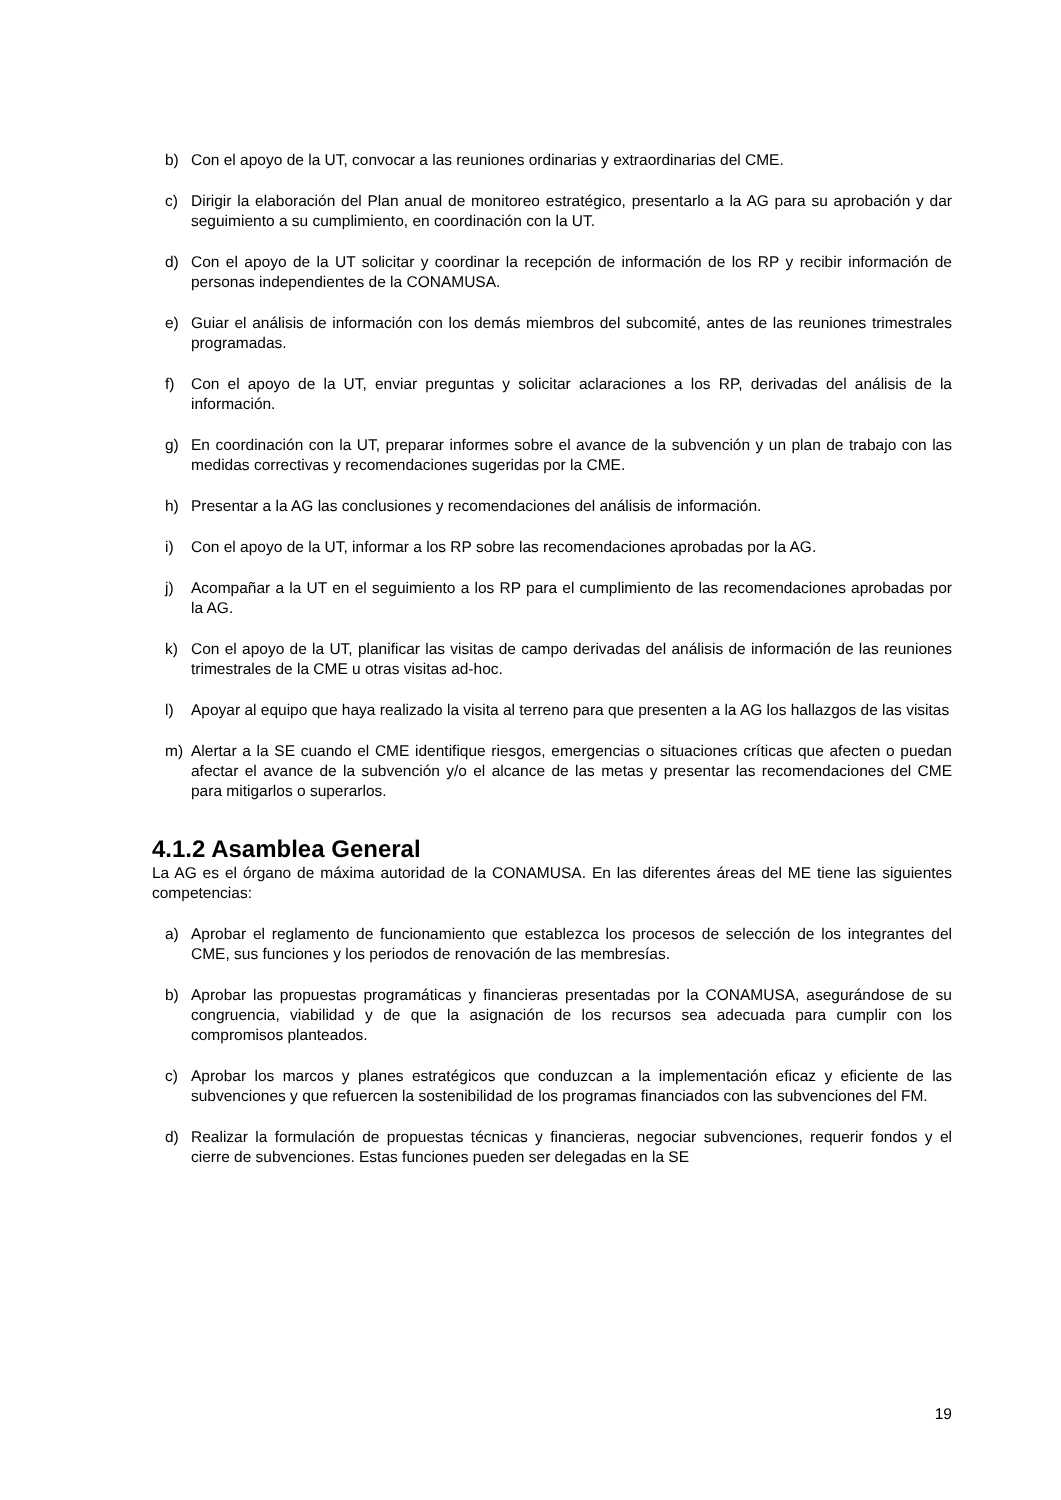b) Con el apoyo de la UT, convocar a las reuniones ordinarias y extraordinarias del CME.
c) Dirigir la elaboración del Plan anual de monitoreo estratégico, presentarlo a la AG para su aprobación y dar seguimiento a su cumplimiento, en coordinación con la UT.
d) Con el apoyo de la UT solicitar y coordinar la recepción de información de los RP y recibir información de personas independientes de la CONAMUSA.
e) Guiar el análisis de información con los demás miembros del subcomité, antes de las reuniones trimestrales programadas.
f) Con el apoyo de la UT, enviar preguntas y solicitar aclaraciones a los RP, derivadas del análisis de la información.
g) En coordinación con la UT, preparar informes sobre el avance de la subvención y un plan de trabajo con las medidas correctivas y recomendaciones sugeridas por la CME.
h) Presentar a la AG las conclusiones y recomendaciones del análisis de información.
i) Con el apoyo de la UT, informar a los RP sobre las recomendaciones aprobadas por la AG.
j) Acompañar a la UT en el seguimiento a los RP para el cumplimiento de las recomendaciones aprobadas por la AG.
k) Con el apoyo de la UT, planificar las visitas de campo derivadas del análisis de información de las reuniones trimestrales de la CME u otras visitas ad-hoc.
l) Apoyar al equipo que haya realizado la visita al terreno para que presenten a la AG los hallazgos de las visitas
m) Alertar a la SE cuando el CME identifique riesgos, emergencias o situaciones críticas que afecten o puedan afectar el avance de la subvención y/o el alcance de las metas y presentar las recomendaciones del CME para mitigarlos o superarlos.
4.1.2 Asamblea General
La AG es el órgano de máxima autoridad de la CONAMUSA. En las diferentes áreas del ME tiene las siguientes competencias:
a) Aprobar el reglamento de funcionamiento que establezca los procesos de selección de los integrantes del CME, sus funciones y los periodos de renovación de las membresías.
b) Aprobar las propuestas programáticas y financieras presentadas por la CONAMUSA, asegurándose de su congruencia, viabilidad y de que la asignación de los recursos sea adecuada para cumplir con los compromisos planteados.
c) Aprobar los marcos y planes estratégicos que conduzcan a la implementación eficaz y eficiente de las subvenciones y que refuercen la sostenibilidad de los programas financiados con las subvenciones del FM.
d) Realizar la formulación de propuestas técnicas y financieras, negociar subvenciones, requerir fondos y el cierre de subvenciones. Estas funciones pueden ser delegadas en la SE
19